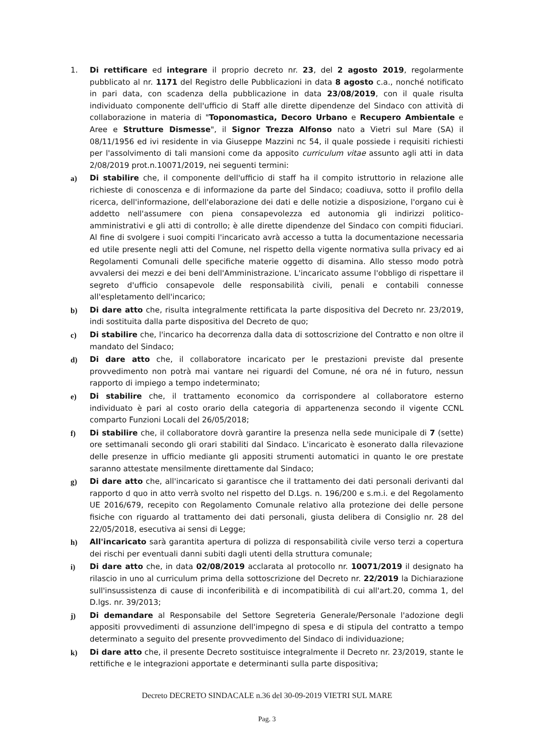1. Di rettificare ed integrare il proprio decreto nr. 23, del 2 agosto 2019, regolarmente pubblicato al nr. 1171 del Registro delle Pubblicazioni in data 8 agosto c.a., nonché notificato in pari data, con scadenza della pubblicazione in data 23/08/2019, con il quale risulta individuato componente dell'ufficio di Staff alle dirette dipendenze del Sindaco con attività di collaborazione in materia di "Toponomastica, Decoro Urbano e Recupero Ambientale e Aree e Strutture Dismesse", il Signor Trezza Alfonso nato a Vietri sul Mare (SA) il 08/11/1956 ed ivi residente in via Giuseppe Mazzini nc 54, il quale possiede i requisiti richiesti per l'assolvimento di tali mansioni come da apposito curriculum vitae assunto agli atti in data 2/08/2019 prot.n.10071/2019, nei seguenti termini:
a) Di stabilire che, il componente dell'ufficio di staff ha il compito istruttorio in relazione alle richieste di conoscenza e di informazione da parte del Sindaco; coadiuva, sotto il profilo della ricerca, dell'informazione, dell'elaborazione dei dati e delle notizie a disposizione, l'organo cui è addetto nell'assumere con piena consapevolezza ed autonomia gli indirizzi politico-amministrativi e gli atti di controllo; è alle dirette dipendenze del Sindaco con compiti fiduciari. Al fine di svolgere i suoi compiti l'incaricato avrà accesso a tutta la documentazione necessaria ed utile presente negli atti del Comune, nel rispetto della vigente normativa sulla privacy ed ai Regolamenti Comunali delle specifiche materie oggetto di disamina. Allo stesso modo potrà avvalersi dei mezzi e dei beni dell'Amministrazione. L'incaricato assume l'obbligo di rispettare il segreto d'ufficio consapevole delle responsabilità civili, penali e contabili connesse all'espletamento dell'incarico;
b) Di dare atto che, risulta integralmente rettificata la parte dispositiva del Decreto nr. 23/2019, indi sostituita dalla parte dispositiva del Decreto de quo;
c) Di stabilire che, l'incarico ha decorrenza dalla data di sottoscrizione del Contratto e non oltre il mandato del Sindaco;
d) Di dare atto che, il collaboratore incaricato per le prestazioni previste dal presente provvedimento non potrà mai vantare nei riguardi del Comune, né ora né in futuro, nessun rapporto di impiego a tempo indeterminato;
e) Di stabilire che, il trattamento economico da corrispondere al collaboratore esterno individuato è pari al costo orario della categoria di appartenenza secondo il vigente CCNL comparto Funzioni Locali del 26/05/2018;
f) Di stabilire che, il collaboratore dovrà garantire la presenza nella sede municipale di 7 (sette) ore settimanali secondo gli orari stabiliti dal Sindaco. L'incaricato è esonerato dalla rilevazione delle presenze in ufficio mediante gli appositi strumenti automatici in quanto le ore prestate saranno attestate mensilmente direttamente dal Sindaco;
g) Di dare atto che, all'incaricato si garantisce che il trattamento dei dati personali derivanti dal rapporto d quo in atto verrà svolto nel rispetto del D.Lgs. n. 196/200 e s.m.i. e del Regolamento UE 2016/679, recepito con Regolamento Comunale relativo alla protezione dei delle persone fisiche con riguardo al trattamento dei dati personali, giusta delibera di Consiglio nr. 28 del 22/05/2018, esecutiva ai sensi di Legge;
h) All'incaricato sarà garantita apertura di polizza di responsabilità civile verso terzi a copertura dei rischi per eventuali danni subiti dagli utenti della struttura comunale;
i) Di dare atto che, in data 02/08/2019 acclarata al protocollo nr. 10071/2019 il designato ha rilascio in uno al curriculum prima della sottoscrizione del Decreto nr. 22/2019 la Dichiarazione sull'insussistenza di cause di inconferibilità e di incompatibilità di cui all'art.20, comma 1, del D.lgs. nr. 39/2013;
j) Di demandare al Responsabile del Settore Segreteria Generale/Personale l'adozione degli appositi provvedimenti di assunzione dell'impegno di spesa e di stipula del contratto a tempo determinato a seguito del presente provvedimento del Sindaco di individuazione;
k) Di dare atto che, il presente Decreto sostituisce integralmente il Decreto nr. 23/2019, stante le rettifiche e le integrazioni apportate e determinanti sulla parte dispositiva;
Decreto DECRETO SINDACALE n.36 del 30-09-2019 VIETRI SUL MARE
Pag. 3